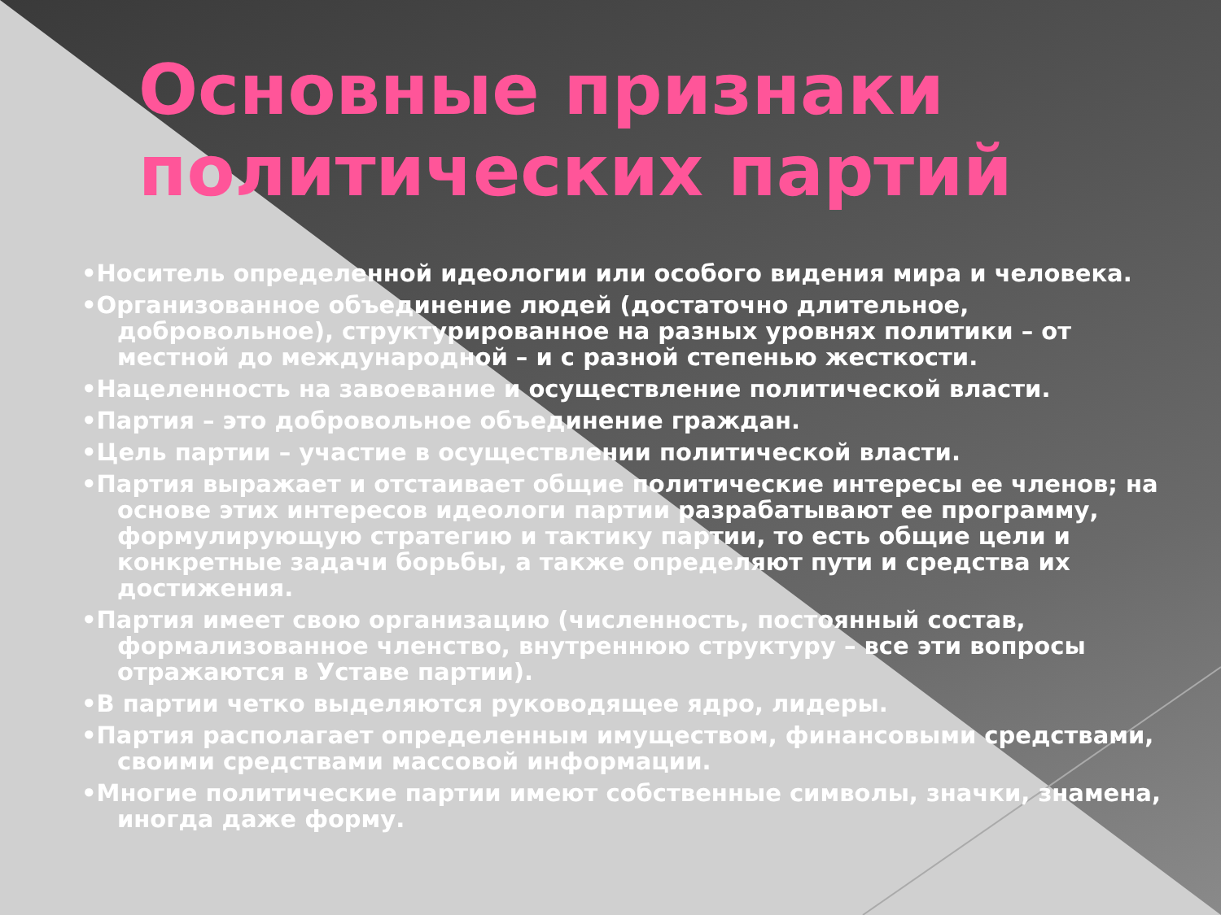Основные признаки политических партий
•Носитель определенной идеологии или особого видения мира и человека.
•Организованное объединение людей (достаточно длительное, добровольное), структурированное на разных уровнях политики – от местной до международной – и с разной степенью жесткости.
•Нацеленность на завоевание и осуществление политической власти.
•Партия – это добровольное объединение граждан.
•Цель партии – участие в осуществлении политической власти.
•Партия выражает и отстаивает общие политические интересы ее членов; на основе этих интересов идеологи партии разрабатывают ее программу, формулирующую стратегию и тактику партии, то есть общие цели и конкретные задачи борьбы, а также определяют пути и средства их достижения.
•Партия имеет свою организацию (численность, постоянный состав, формализованное членство, внутреннюю структуру – все эти вопросы отражаются в Уставе партии).
•В партии четко выделяются руководящее ядро, лидеры.
•Партия располагает определенным имуществом, финансовыми средствами, своими средствами массовой информации.
•Многие политические партии имеют собственные символы, значки, знамена, иногда даже форму.